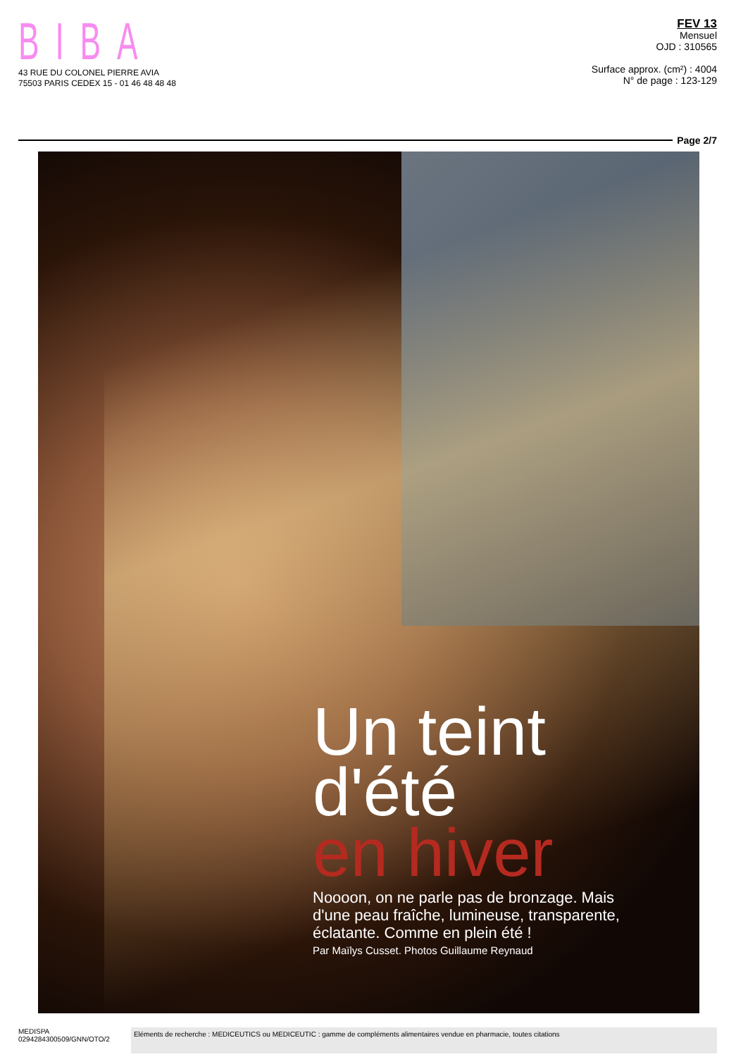BIBA
43 RUE DU COLONEL PIERRE AVIA
75503 PARIS CEDEX 15 - 01 46 48 48 48
FEV 13
Mensuel
OJD : 310565
Surface approx. (cm²) : 4004
N° de page : 123-129
Page 2/7
Un teint
d'été
en hiver
Noooon, on ne parle pas de bronzage. Mais
d'une peau fraîche, lumineuse, transparente,
éclatante. Comme en plein été !
Par Maïlys Cusset. Photos Guillaume Reynaud
MEDISPA
0294284300509/GNN/OTO/2
Eléments de recherche : MEDICEUTICS ou MEDICEUTIC : gamme de compléments alimentaires vendue en pharmacie, toutes citations